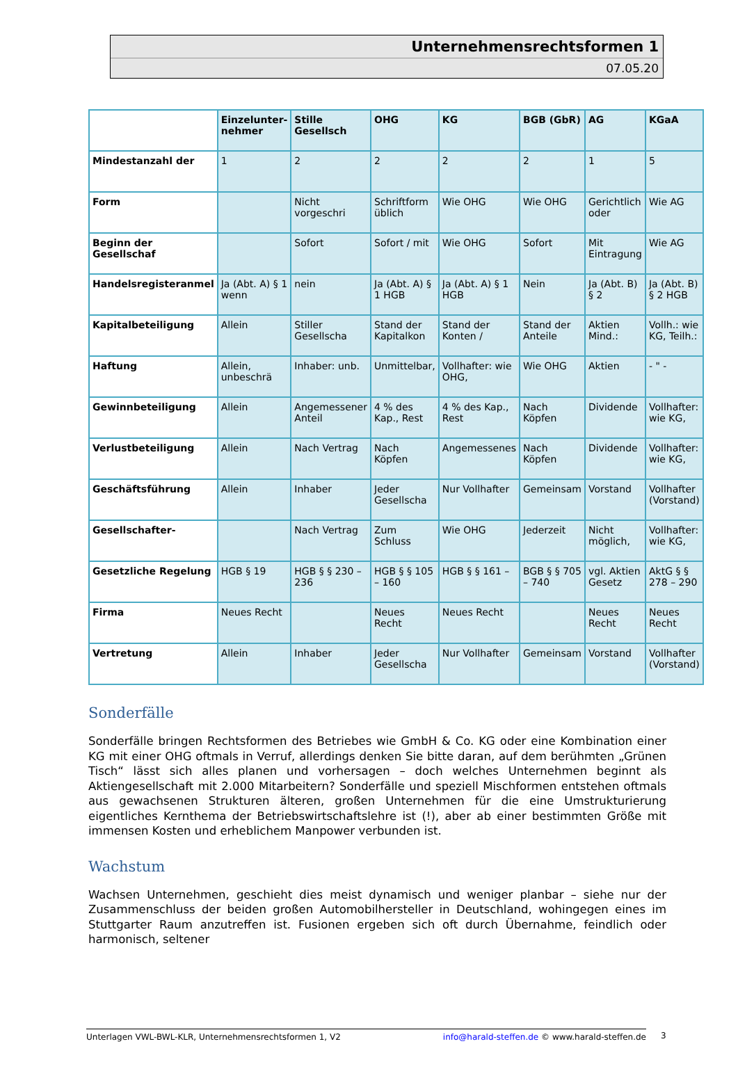Unternehmensrechtsformen 1
07.05.20
| | Einzelunter-nehmer | Stille Gesellsch | OHG | KG | BGB (GbR) | AG | KGaA |
| --- | --- | --- | --- | --- | --- | --- | --- |
| Mindestanzahl der | 1 | 2 | 2 | 2 | 2 | 1 | 5 |
| Form | | Nicht vorgeschri | Schriftform üblich | Wie OHG | Wie OHG | Gerichtlich oder | Wie AG |
| Beginn der Gesellschaf | | Sofort | Sofort / mit | Wie OHG | Sofort | Mit Eintragung | Wie AG |
| Handelsregisteranmel | Ja (Abt. A) § 1 wenn | nein | Ja (Abt. A) § 1 HGB | Ja (Abt. A) § 1 HGB | Nein | Ja (Abt. B) § 2 | Ja (Abt. B) § 2 HGB |
| Kapitalbeteiligung | Allein | Stiller Gesellscha | Stand der Kapitalkon | Stand der Konten / | Stand der Anteile | Aktien Mind.: | Vollh.: wie KG, Teilh.: |
| Haftung | Allein, unbeschrä | Inhaber: unb. | Unmittelbar, | Vollhafter: wie OHG, | Wie OHG | Aktien | - " - |
| Gewinnbeteiligung | Allein | Angemessener Anteil | 4 % des Kap., Rest | 4 % des Kap., Rest | Nach Köpfen | Dividende | Vollhafter: wie KG, |
| Verlustbeteiligung | Allein | Nach Vertrag | Nach Köpfen | Angemessenes | Nach Köpfen | Dividende | Vollhafter: wie KG, |
| Geschäftsführung | Allein | Inhaber | Jeder Gesellscha | Nur Vollhafter | Gemeinsam | Vorstand | Vollhafter (Vorstand) |
| Gesellschafter- | | Nach Vertrag | Zum Schluss | Wie OHG | Jederzeit | Nicht möglich, | Vollhafter: wie KG, |
| Gesetzliche Regelung | HGB § 19 | HGB § § 230 – 236 | HGB § § 105 – 160 | HGB § § 161 – | BGB § § 705 – 740 | vgl. Aktien Gesetz | AktG § § 278 – 290 |
| Firma | Neues Recht | | Neues Recht | Neues Recht | | Neues Recht | Neues Recht |
| Vertretung | Allein | Inhaber | Jeder Gesellscha | Nur Vollhafter | Gemeinsam | Vorstand | Vollhafter (Vorstand) |
Sonderfälle
Sonderfälle bringen Rechtsformen des Betriebes wie GmbH & Co. KG oder eine Kombination einer KG mit einer OHG oftmals in Verruf, allerdings denken Sie bitte daran, auf dem berühmten „Grünen Tisch“ lässt sich alles planen und vorhersagen – doch welches Unternehmen beginnt als Aktiengesellschaft mit 2.000 Mitarbeitern? Sonderfälle und speziell Mischformen entstehen oftmals aus gewachsenen Strukturen älteren, großen Unternehmen für die eine Umstrukturierung eigentliches Kernthema der Betriebswirtschaftslehre ist (!), aber ab einer bestimmten Größe mit immensen Kosten und erheblichem Manpower verbunden ist.
Wachstum
Wachsen Unternehmen, geschieht dies meist dynamisch und weniger planbar – siehe nur der Zusammenschluss der beiden großen Automobilhersteller in Deutschland, wohingegen eines im Stuttgarter Raum anzutreffen ist. Fusionen ergeben sich oft durch Übernahme, feindlich oder harmonisch, seltener
Unterlagen VWL-BWL-KLR, Unternehmensrechtsformen 1, V2 info@harald-steffen.de © www.harald-steffen.de 3